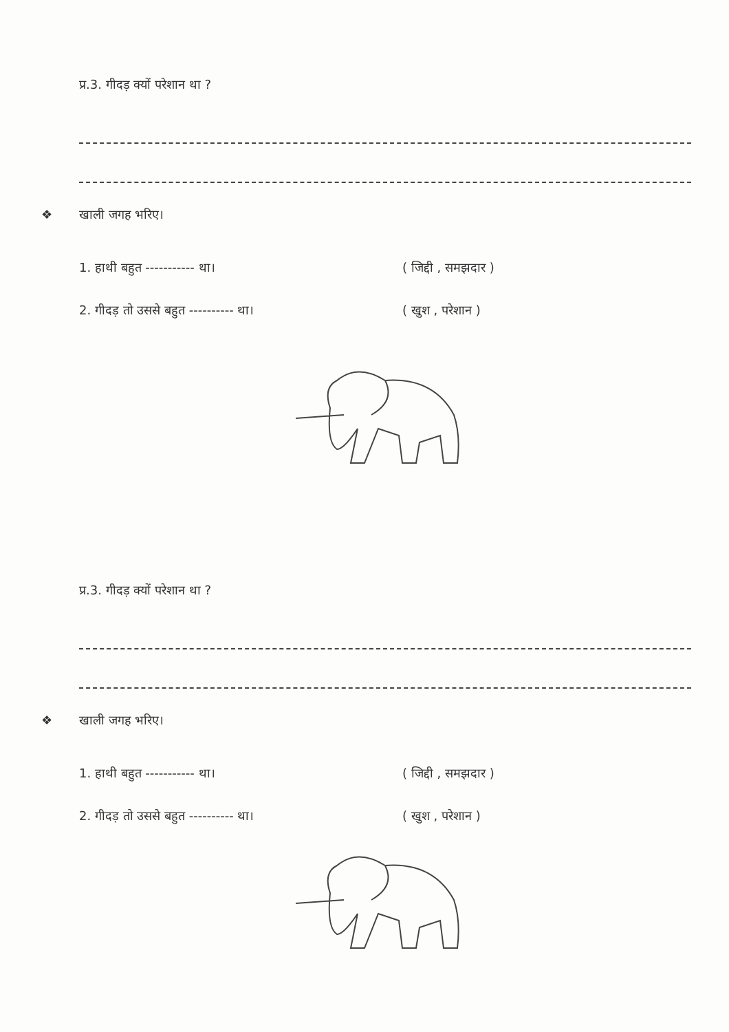प्र.3. गीदड़ क्यों परेशान था ?
❖ खाली जगह भरिए।
1. हाथी बहुत ----------- था। ( जिद्दी , समझदार )
2. गीदड़ तो उससे बहुत ---------- था। ( खुश , परेशान )
प्र.3. गीदड़ क्यों परेशान था ?
❖ खाली जगह भरिए।
1. हाथी बहुत ----------- था। ( जिद्दी , समझदार )
2. गीदड़ तो उससे बहुत ---------- था। ( खुश , परेशान )